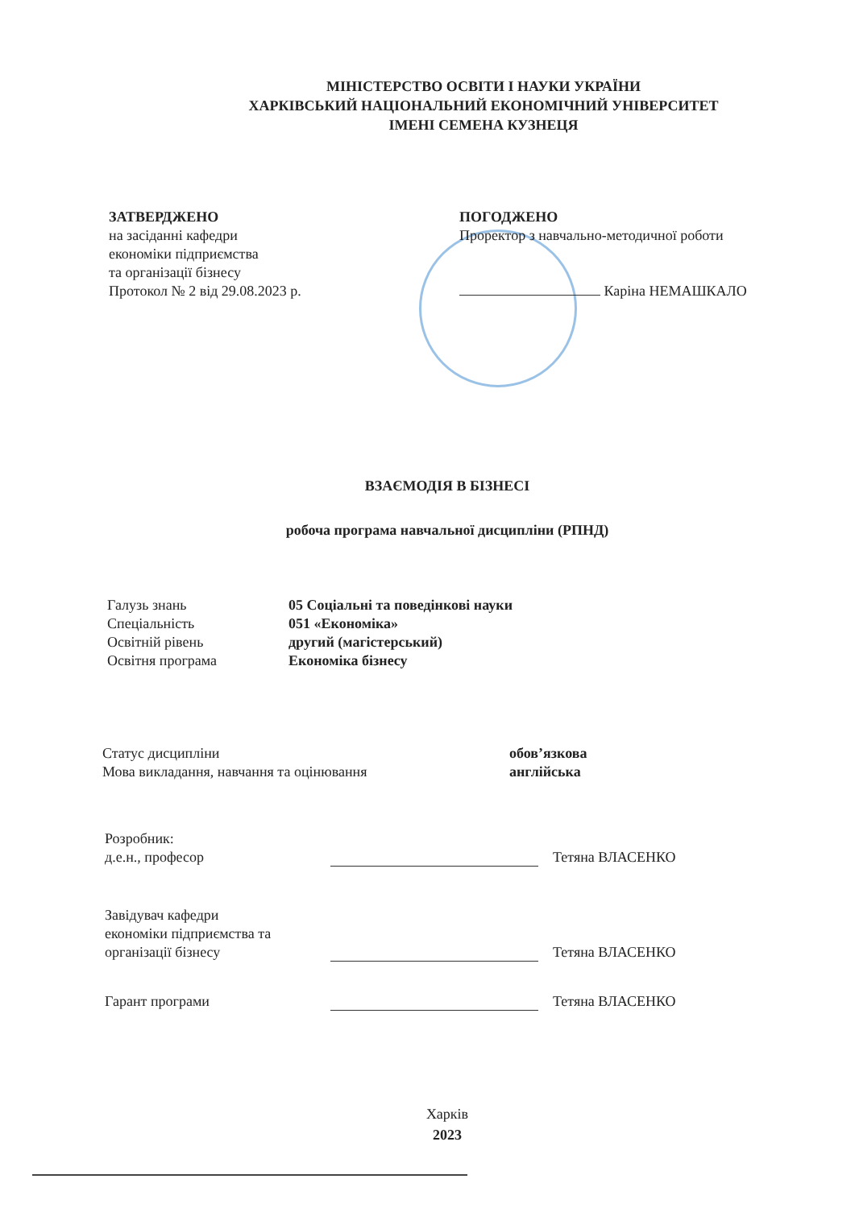МІНІСТЕРСТВО ОСВІТИ І НАУКИ УКРАЇНИ
ХАРКІВСЬКИЙ НАЦІОНАЛЬНИЙ ЕКОНОМІЧНИЙ УНІВЕРСИТЕТ
ІМЕНІ СЕМЕНА КУЗНЕЦЯ
ЗАТВЕРДЖЕНО
на засіданні кафедри
економіки підприємства
та організації бізнесу
Протокол № 2 від 29.08.2023 р.
ПОГОДЖЕНО
Проректор з навчально-методичної роботи
Каріна НЕМАШКАЛО
ВЗАЄМОДІЯ В БІЗНЕСІ
робоча програма навчальної дисципліни (РПНД)
Галузь знань
Спеціальність
Освітній рівень
Освітня програма
05 Соціальні та поведінкові науки
051 «Економіка»
другий (магістерський)
Економіка бізнесу
Статус дисципліни
Мова викладання, навчання та оцінювання
обов’язкова
англійська
Розробник:
д.е.н., професор
Тетяна ВЛАСЕНКО
Завідувач кафедри
економіки підприємства та
організації бізнесу
Тетяна ВЛАСЕНКО
Гарант програми
Тетяна ВЛАСЕНКО
Харків
2023